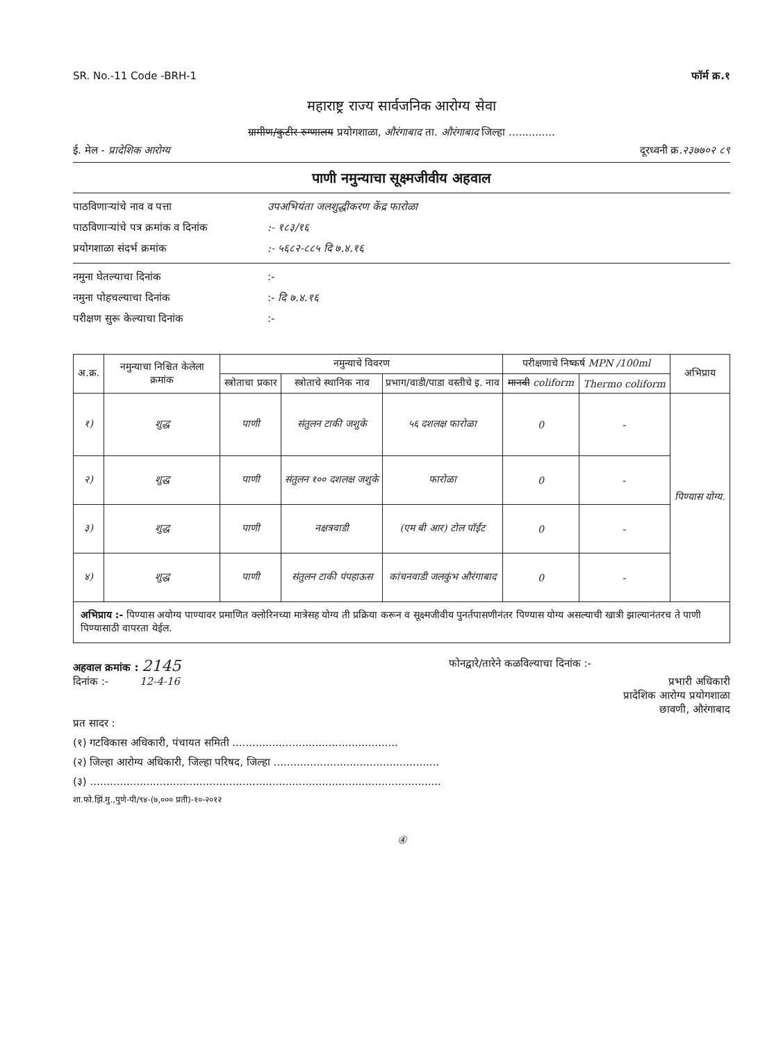SR. No.-11 Code -BRH-1 फॉर्म क्र.१
महाराष्ट्र राज्य सार्वजनिक आरोग्य सेवा
ग्रामीण/कुटीर रुग्णालय प्रयोगशाळा, औरंगाबाद ता. औरंगाबाद जिल्हा ..............
ई. मेल - प्रादेशिक आरोग्य दूरध्वनी क्र.२३७७०२ ८९
पाणी नमुन्याचा सूक्ष्मजीवीय अहवाल
पाठविणाऱ्यांचे नाव व पत्ता उपअभियंता जलशुद्धीकरण केंद्र फारोळा
पाठविणाऱ्यांचे पत्र क्रमांक व दिनांक:- १८३/१६
प्रयोगशाळा संदर्भ क्रमांक:- ५६८२-८८५ दि ७.४.१६
नमुना घेतल्याचा दिनांक:-
नमुना पोहचल्याचा दिनांक:- दि ७.४.१६
परीक्षण सुरू केल्याचा दिनांक:-
| अ.क्र. | नमुन्याचा निश्चित केलेला क्रमांक | नमुन्याचे विवरण | | | परीक्षणाचे निष्कर्ष MPN /100ml | | अभिप्राय |
| --- | --- | --- | --- | --- | --- | --- | --- |
| | | स्त्रोताचा प्रकार | स्त्रोताचे स्थानिक नाव | प्रभाग/वाडी/पाडा वस्तीचे इ. नाव | मानवी coliform | Thermo coliform | |
| १) | शुद्ध | पाणी | संतुलन टाकी जशुके | ५६ दशलक्ष फारोळा | 0 | - | पिण्यास योग्य. |
| २) | शुद्ध | पाणी | संतुलन १०० दशलक्ष जशुके | फारोळा | 0 | - | |
| ३) | शुद्ध | पाणी | नक्षत्रवाडी | (एम बी आर) टोल पॉईंट | 0 | - | |
| ४) | शुद्ध | पाणी | संतुलन टाकी पंपहाऊस | कांचनवाडी जलकुंभ औरंगाबाद | 0 | - | |
| अभिप्राय :- पिण्यास अयोग्य पाण्यावर प्रमाणित क्लोरिनच्या मात्रेसह योग्य ती प्रक्रिया करून व सूक्ष्मजीवीय पुनर्तपासणीनंतर पिण्यास योग्य असल्याची खात्री झाल्यानंतरच ते पाणी पिण्यासाठी वापरता येईल. | | | | | | | |
अहवाल क्रमांक : 2145 फोनद्वारे/तारेने कळविल्याचा दिनांक :-
दिनांक :- 12-4-16 प्रभारी अधिकारी
प्रादेशिक आरोग्य प्रयोगशाळा
छावणी, औरंगाबाद
प्रत सादर :
(१) गटविकास अधिकारी, पंचायत समिती ..................................................
(२) जिल्हा आरोग्य अधिकारी, जिल्हा परिषद, जिल्हा ..................................................
(३) ..........................................................................................................
शा.फो.झिं.मु.,पुणे-पी/९४-(७,००० प्रती)-१०-२०१२
④